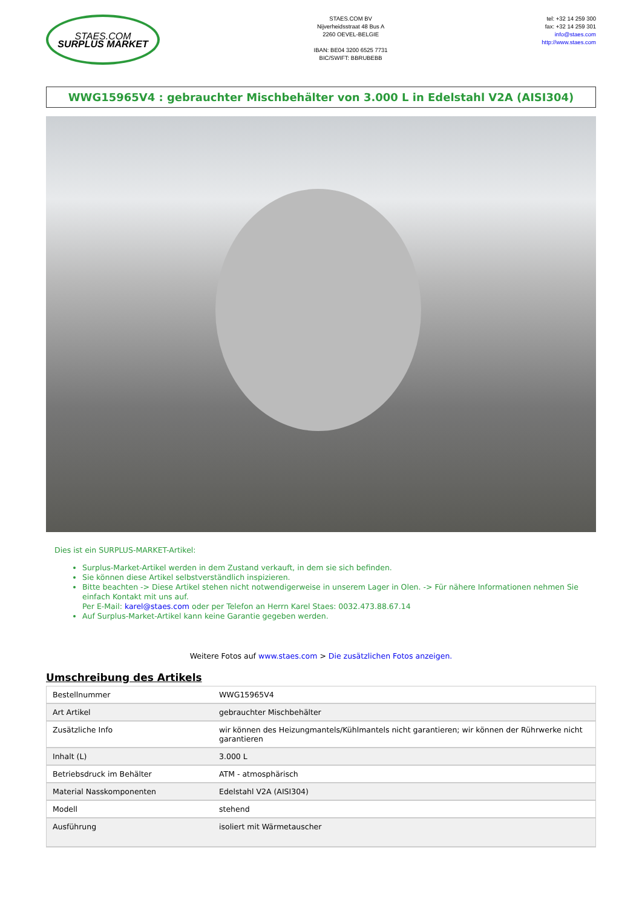STAES.COM
SURPLUS MARKET
STAES.COM BV
Nijverheidsstraat 48 Bus A
2260 OEVEL-BELGIE
IBAN: BE04 3200 6525 7731
BIC/SWIFT: BBRUBEBB
tel: +32 14 259 300
fax: +32 14 259 301
info@staes.com
http://www.staes.com
WWG15965V4 : gebrauchter Mischbehälter von 3.000 L in Edelstahl V2A (AISI304)
Dies ist ein SURPLUS-MARKET-Artikel:
Surplus-Market-Artikel werden in dem Zustand verkauft, in dem sie sich befinden.
Sie können diese Artikel selbstverständlich inspizieren.
Bitte beachten -> Diese Artikel stehen nicht notwendigerweise in unserem Lager in Olen. -> Für nähere Informationen nehmen Sie einfach Kontakt mit uns auf.
Per E-Mail: karel@staes.com oder per Telefon an Herrn Karel Staes: 0032.473.88.67.14
Auf Surplus-Market-Artikel kann keine Garantie gegeben werden.
Weitere Fotos auf www.staes.com > Die zusätzlichen Fotos anzeigen.
Umschreibung des Artikels
| Bestellnummer | WWG15965V4 |
| Art Artikel | gebrauchter Mischbehälter |
| Zusätzliche Info | wir können des Heizungmantels/Kühlmantels nicht garantieren; wir können der Rührwerke nicht garantieren |
| Inhalt (L) | 3.000 L |
| Betriebsdruck im Behälter | ATM - atmosphärisch |
| Material Nasskomponenten | Edelstahl V2A (AISI304) |
| Modell | stehend |
| Ausführung | isoliert mit Wärmetauscher |